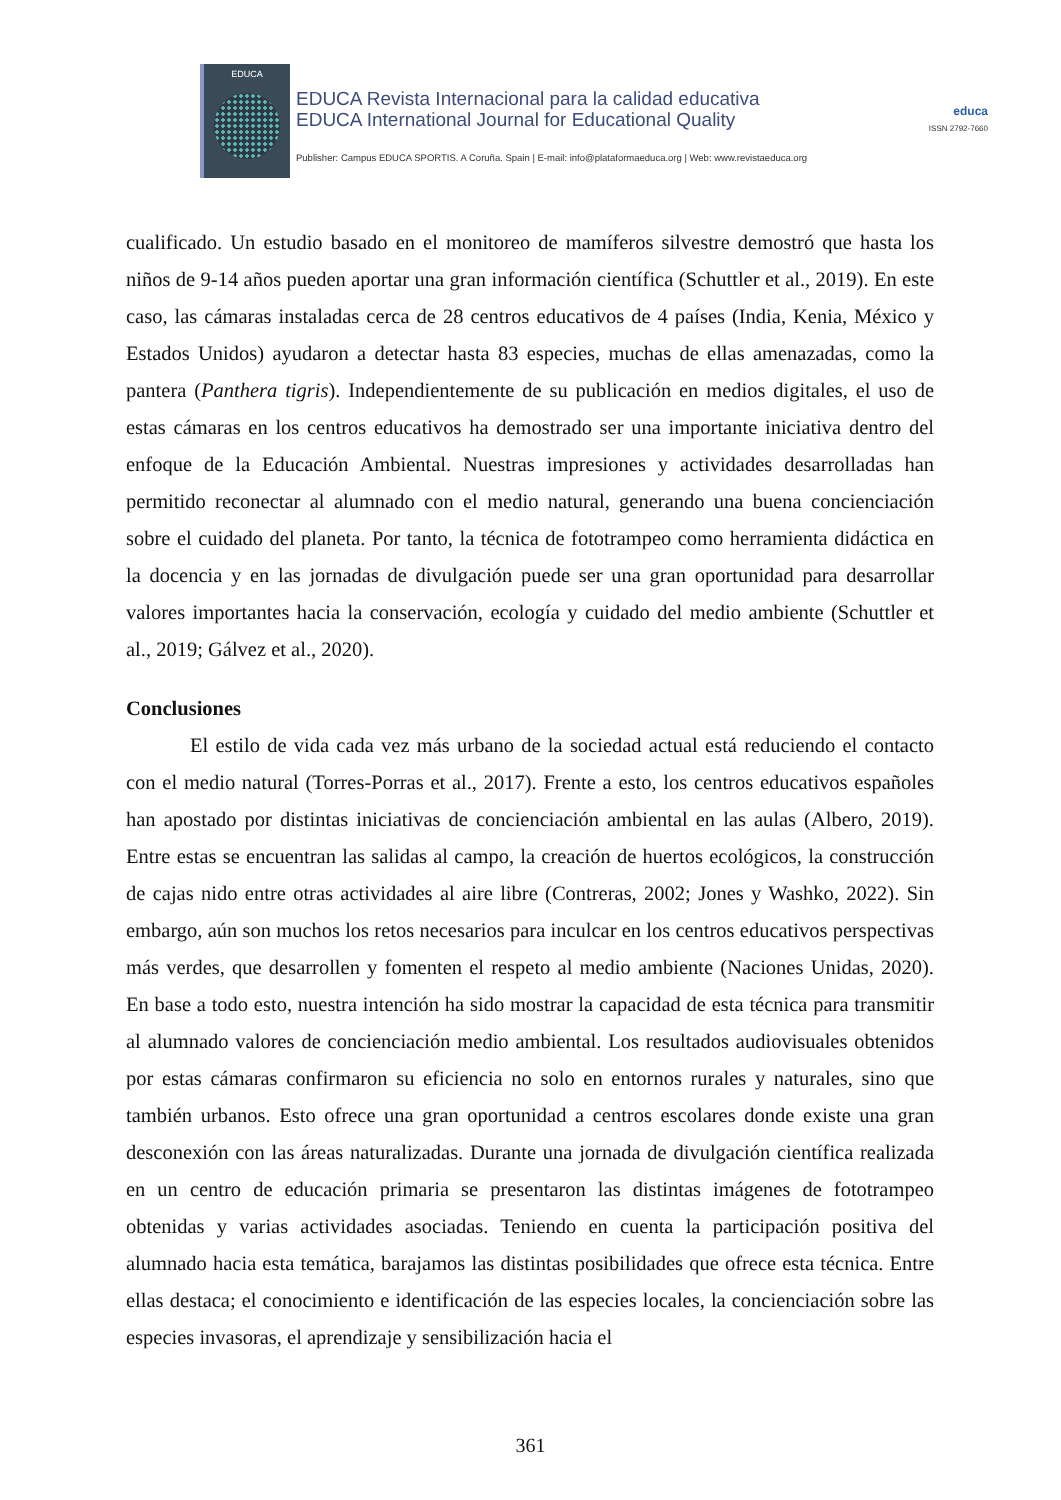EDUCA
EDUCA Revista Internacional para la calidad educativa
EDUCA International Journal for Educational Quality
Publisher: Campus EDUCA SPORTIS. A Coruña. Spain | E-mail: info@plataformaeduca.org | Web: www.revistaeduca.org
educa
ISSN 2792-7660
cualificado. Un estudio basado en el monitoreo de mamíferos silvestre demostró que hasta los niños de 9-14 años pueden aportar una gran información científica (Schuttler et al., 2019). En este caso, las cámaras instaladas cerca de 28 centros educativos de 4 países (India, Kenia, México y Estados Unidos) ayudaron a detectar hasta 83 especies, muchas de ellas amenazadas, como la pantera (Panthera tigris). Independientemente de su publicación en medios digitales, el uso de estas cámaras en los centros educativos ha demostrado ser una importante iniciativa dentro del enfoque de la Educación Ambiental. Nuestras impresiones y actividades desarrolladas han permitido reconectar al alumnado con el medio natural, generando una buena concienciación sobre el cuidado del planeta. Por tanto, la técnica de fototrampeo como herramienta didáctica en la docencia y en las jornadas de divulgación puede ser una gran oportunidad para desarrollar valores importantes hacia la conservación, ecología y cuidado del medio ambiente (Schuttler et al., 2019; Gálvez et al., 2020).
Conclusiones
El estilo de vida cada vez más urbano de la sociedad actual está reduciendo el contacto con el medio natural (Torres-Porras et al., 2017). Frente a esto, los centros educativos españoles han apostado por distintas iniciativas de concienciación ambiental en las aulas (Albero, 2019). Entre estas se encuentran las salidas al campo, la creación de huertos ecológicos, la construcción de cajas nido entre otras actividades al aire libre (Contreras, 2002; Jones y Washko, 2022). Sin embargo, aún son muchos los retos necesarios para inculcar en los centros educativos perspectivas más verdes, que desarrollen y fomenten el respeto al medio ambiente (Naciones Unidas, 2020). En base a todo esto, nuestra intención ha sido mostrar la capacidad de esta técnica para transmitir al alumnado valores de concienciación medio ambiental. Los resultados audiovisuales obtenidos por estas cámaras confirmaron su eficiencia no solo en entornos rurales y naturales, sino que también urbanos. Esto ofrece una gran oportunidad a centros escolares donde existe una gran desconexión con las áreas naturalizadas. Durante una jornada de divulgación científica realizada en un centro de educación primaria se presentaron las distintas imágenes de fototrampeo obtenidas y varias actividades asociadas. Teniendo en cuenta la participación positiva del alumnado hacia esta temática, barajamos las distintas posibilidades que ofrece esta técnica. Entre ellas destaca; el conocimiento e identificación de las especies locales, la concienciación sobre las especies invasoras, el aprendizaje y sensibilización hacia el
361